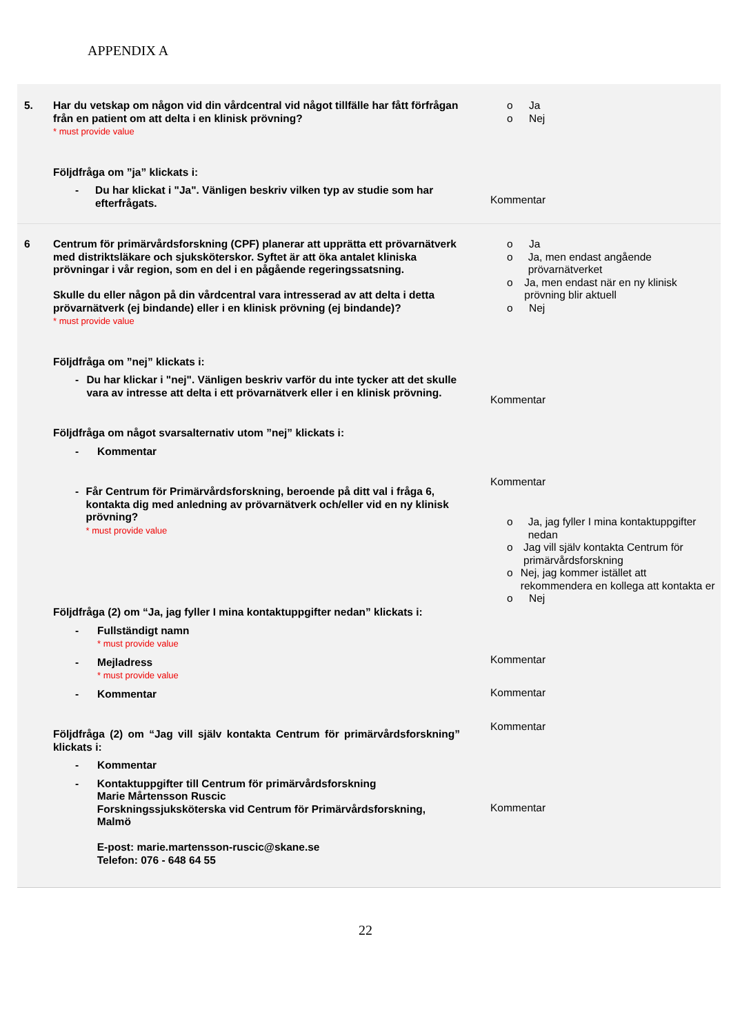APPENDIX A
| 5. | Har du vetskap om någon vid din vårdcentral vid något tillfälle har fått förfrågan från en patient om att delta i en klinisk prövning? * must provide value Följdfråga om ”ja” klickats i: - Du har klickat i "Ja". Vänligen beskriv vilken typ av studie som har efterfrågats. | o Ja o Nej Kommentar |
| 6 | Centrum för primärvårdsforskning (CPF) planerar att upprätta ett prövarnätverk med distriktsläkare och sjuksköterskor. Syftet är att öka antalet kliniska prövningar i vår region, som en del i en pågående regeringssatsning. Skulle du eller någon på din vårdcentral vara intresserad av att delta i detta prövarnätverk (ej bindande) eller i en klinisk prövning (ej bindande)? * must provide value Följdfråga om ”nej” klickats i: - Du har klickar i "nej". Vänligen beskriv varför du inte tycker att det skulle vara av intresse att delta i ett prövarnätverk eller i en klinisk prövning. Följdfråga om något svarsalternativ utom ”nej” klickats i: - Kommentar - Får Centrum för Primärvårdsforskning, beroende på ditt val i fråga 6, kontakta dig med anledning av prövarnätverk och/eller vid en ny klinisk prövning? * must provide value Följdfråga (2) om “Ja, jag fyller I mina kontaktuppgifter nedan” klickats i: - Fullständigt namn * must provide value - Mejladress * must provide value - Kommentar Följdfråga (2) om “Jag vill själv kontakta Centrum för primärvårdsforskning” klickats i: - Kommentar - Kontaktuppgifter till Centrum för primärvårdsforskning Marie Mårtensson Ruscic Forskningssjuksköterska vid Centrum för Primärvårdsforskning, Malmö E-post: marie.martensson-ruscic@skane.se Telefon: 076 - 648 64 55 | o Ja o Ja, men endast angående prövarnätverket o Ja, men endast när en ny klinisk prövning blir aktuell o Nej Kommentar Kommentar o Ja, jag fyller I mina kontaktuppgifter nedan o Jag vill själv kontakta Centrum för primärvårdsforskning o Nej, jag kommer istället att rekommendera en kollega att kontakta er o Nej Kommentar Kommentar Kommentar Kommentar |
22